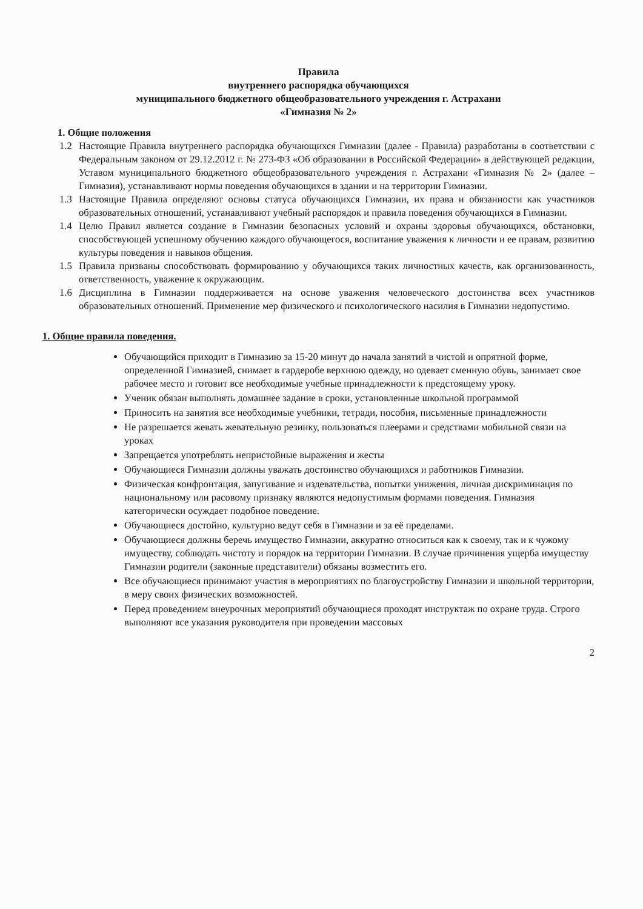Правила
внутреннего распорядка обучающихся
муниципального бюджетного общеобразовательного учреждения г. Астрахани
«Гимназия № 2»
1. Общие положения
1.2 Настоящие Правила внутреннего распорядка обучающихся Гимназии (далее - Правила) разработаны в соответствии с Федеральным законом от 29.12.2012 г. № 273-ФЗ «Об образовании в Российской Федерации» в действующей редакции, Уставом муниципального бюджетного общеобразовательного учреждения г. Астрахани «Гимназия № 2» (далее – Гимназия), устанавливают нормы поведения обучающихся в здании и на территории Гимназии.
1.3 Настоящие Правила определяют основы статуса обучающихся Гимназии, их права и обязанности как участников образовательных отношений, устанавливают учебный распорядок и правила поведения обучающихся в Гимназии.
1.4 Целю Правил является создание в Гимназии безопасных условий и охраны здоровья обучающихся, обстановки, способствующей успешному обучению каждого обучающегося, воспитание уважения к личности и ее правам, развитию культуры поведения и навыков общения.
1.5 Правила призваны способствовать формированию у обучающихся таких личностных качеств, как организованность, ответственность, уважение к окружающим.
1.6 Дисциплина в Гимназии поддерживается на основе уважения человеческого достоинства всех участников образовательных отношений. Применение мер физического и психологического насилия в Гимназии недопустимо.
1. Общие правила поведения.
Обучающийся приходит в Гимназию за 15-20 минут до начала занятий в чистой и опрятной форме, определенной Гимназией, снимает в гардеробе верхнюю одежду, но одевает сменную обувь, занимает свое рабочее место и готовит все необходимые учебные принадлежности к предстоящему уроку.
Ученик обязан выполнять домашнее задание в сроки, установленные школьной программой
Приносить на занятия все необходимые учебники, тетради, пособия, письменные принадлежности
Не разрешается жевать жевательную резинку, пользоваться плеерами и средствами мобильной связи на уроках
Запрещается употреблять непристойные выражения и жесты
Обучающиеся Гимназии должны уважать достоинство обучающихся и работников Гимназии.
Физическая конфронтация, запугивание и издевательства, попытки унижения, личная дискриминация по национальному или расовому признаку являются недопустимым формами поведения. Гимназия категорически осуждает подобное поведение.
Обучающиеся достойно, культурно ведут себя в Гимназии и за её пределами.
Обучающиеся должны беречь имущество Гимназии, аккуратно относиться как к своему, так и к чужому имуществу, соблюдать чистоту и порядок на территории Гимназии. В случае причинения ущерба имуществу Гимназии родители (законные представители) обязаны возместить его.
Все обучающиеся принимают участия в мероприятиях по благоустройству Гимназии и школьной территории, в меру своих физических возможностей.
Перед проведением внеурочных мероприятий обучающиеся проходят инструктаж по охране труда. Строго выполняют все указания руководителя при проведении массовых
2